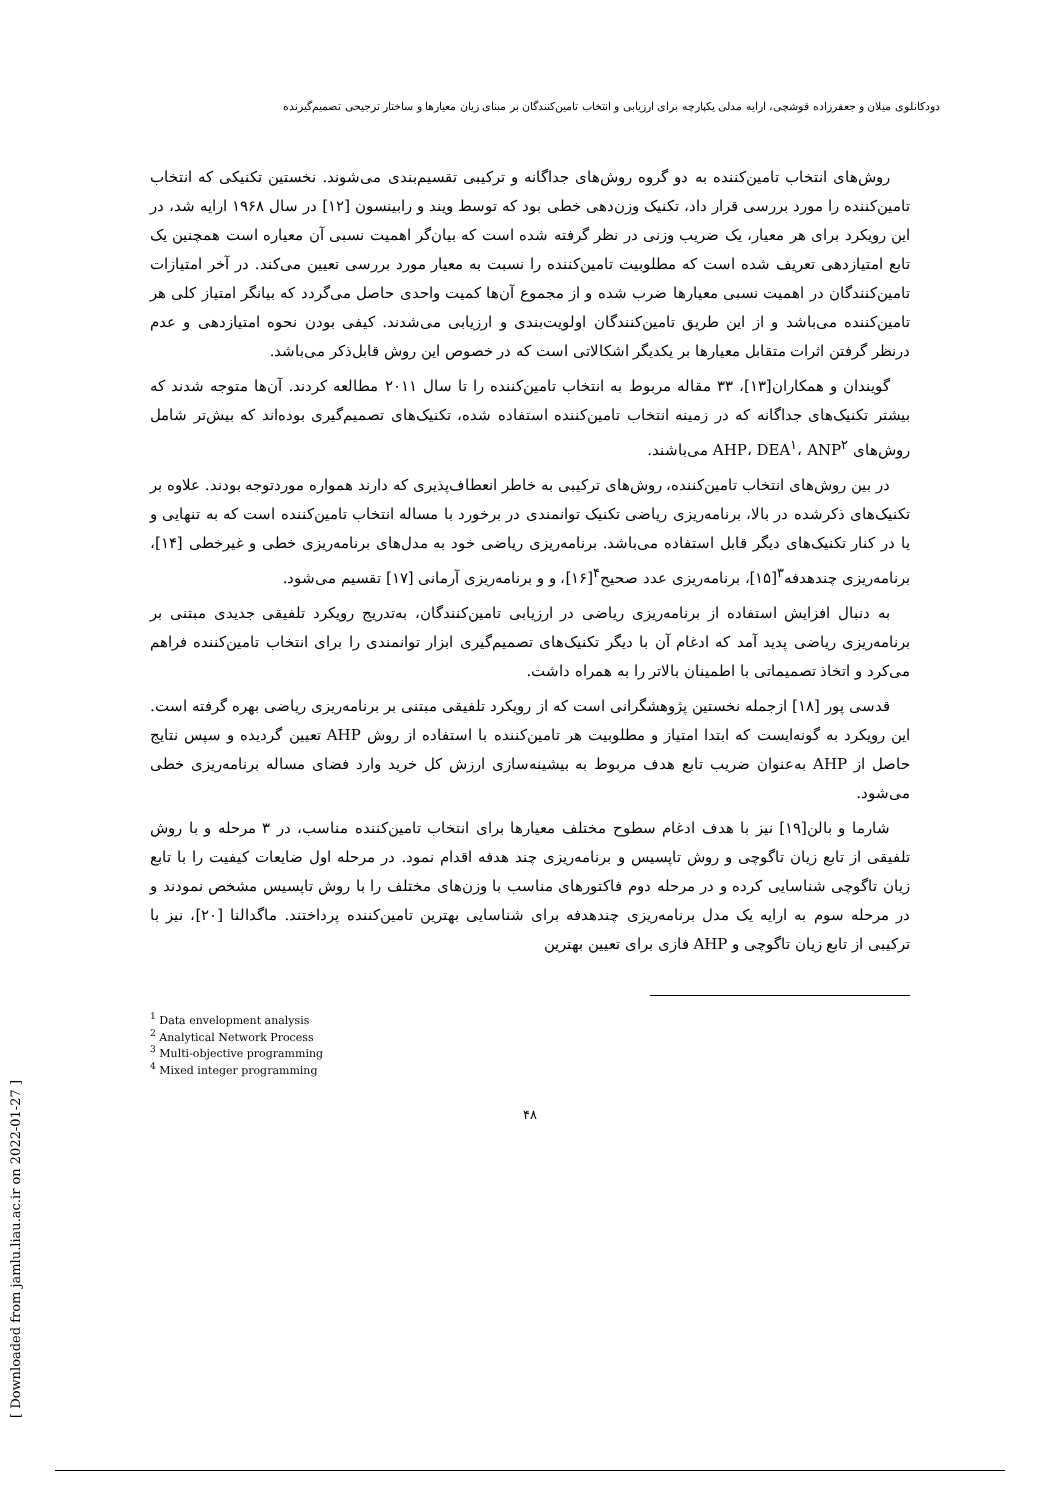دودکانلوی میلان و جعفرزاده قوشچی، ارایه مدلی یکپارچه برای ارزیابی و انتخاب تامین‌کنندگان بر مبنای زیان معیارها و ساختار ترجیحی تصمیم‌گیرنده
روش‌های انتخاب تامین‌کننده به دو گروه روش‌های جداگانه و ترکیبی تقسیم‌بندی می‌شوند. نخستین تکنیکی که انتخاب تامین‌کننده را مورد بررسی قرار داد، تکنیک وزن‌دهی خطی بود که توسط ویند و رابینسون [۱۲] در سال ۱۹۶۸ ارایه شد، در این رویکرد برای هر معیار، یک ضریب وزنی در نظر گرفته شده است که بیان‌گر اهمیت نسبی آن معیاره است همچنین یک تابع امتیازدهی تعریف شده است که مطلوبیت تامین‌کننده را نسبت به معیار مورد بررسی تعیین می‌کند. در آخر امتیازات تامین‌کنندگان در اهمیت نسبی معیارها ضرب شده و از مجموع آن‌ها کمیت واحدی حاصل می‌گردد که بیانگر امتیاز کلی هر تامین‌کننده می‌باشد و از این طریق تامین‌کنندگان اولویت‌بندی و ارزیابی می‌شدند. کیفی بودن نحوه امتیازدهی و عدم درنظر گرفتن اثرات متقابل معیارها بر یکدیگر اشکالاتی است که در خصوص این روش قابل‌ذکر می‌باشد.
گویندان و همکاران[۱۳]، ۳۳ مقاله مربوط به انتخاب تامین‌کننده را تا سال ۲۰۱۱ مطالعه کردند. آن‌ها متوجه شدند که بیشتر تکنیک‌های جداگانه که در زمینه انتخاب تامین‌کننده استفاده شده، تکنیک‌های تصمیم‌گیری بوده‌اند که بیش‌تر شامل روش‌های AHP، DEA<sup>۱</sup>، ANP<sup>۲</sup> می‌باشند.
در بین روش‌های انتخاب تامین‌کننده، روش‌های ترکیبی به خاطر انعطاف‌پذیری که دارند همواره موردتوجه بودند. علاوه بر تکنیک‌های ذکرشده در بالا، برنامه‌ریزی ریاضی تکنیک توانمندی در برخورد با مساله انتخاب تامین‌کننده است که به تنهایی و یا در کنار تکنیک‌های دیگر قابل استفاده می‌باشد. برنامه‌ریزی ریاضی خود به مدل‌های برنامه‌ریزی خطی و غیرخطی [۱۴]، برنامه‌ریزی چندهدفه<sup>۳</sup>[۱۵]، برنامه‌ریزی عدد صحیح<sup>۴</sup>[۱۶]، و و برنامه‌ریزی آرمانی [۱۷] تقسیم می‌شود.
به دنبال افزایش استفاده از برنامه‌ریزی ریاضی در ارزیابی تامین‌کنندگان، به‌تدریج رویکرد تلفیقی جدیدی مبتنی بر برنامه‌ریزی ریاضی پدید آمد که ادغام آن با دیگر تکنیک‌های تصمیم‌گیری ابزار توانمندی را برای انتخاب تامین‌کننده فراهم می‌کرد و اتخاذ تصمیماتی با اطمینان بالاتر را به همراه داشت.
قدسی پور [۱۸] ازجمله نخستین پژوهشگرانی است که از رویکرد تلفیقی مبتنی بر برنامه‌ریزی ریاضی بهره گرفته است. این رویکرد به گونه‌ایست که ابتدا امتیاز و مطلوبیت هر تامین‌کننده با استفاده از روش AHP تعیین گردیده و سپس نتایج حاصل از AHP به‌عنوان ضریب تابع هدف مربوط به بیشینه‌سازی ارزش کل خرید وارد فضای مساله برنامه‌ریزی خطی می‌شود.
شارما و بالن[۱۹] نیز با هدف ادغام سطوح مختلف معیارها برای انتخاب تامین‌کننده مناسب، در ۳ مرحله و با روش تلفیقی از تابع زیان تاگوچی و روش تاپسیس و برنامه‌ریزی چند هدفه اقدام نمود. در مرحله اول ضایعات کیفیت را با تابع زیان تاگوچی شناسایی کرده و در مرحله دوم فاکتورهای مناسب با وزن‌های مختلف را با روش تاپسیس مشخص نمودند و در مرحله سوم به ارایه یک مدل برنامه‌ریزی چندهدفه برای شناسایی بهترین تامین‌کننده پرداختند. ماگدالنا [۲۰]، نیز با ترکیبی از تابع زیان تاگوچی و AHP فازی برای تعیین بهترین
<sup>1</sup> Data envelopment analysis
<sup>2</sup> Analytical Network Process
<sup>3</sup> Multi-objective programming
<sup>4</sup> Mixed integer programming
۴۸
[ Downloaded from jamlu.liau.ac.ir on 2022-01-27 ]